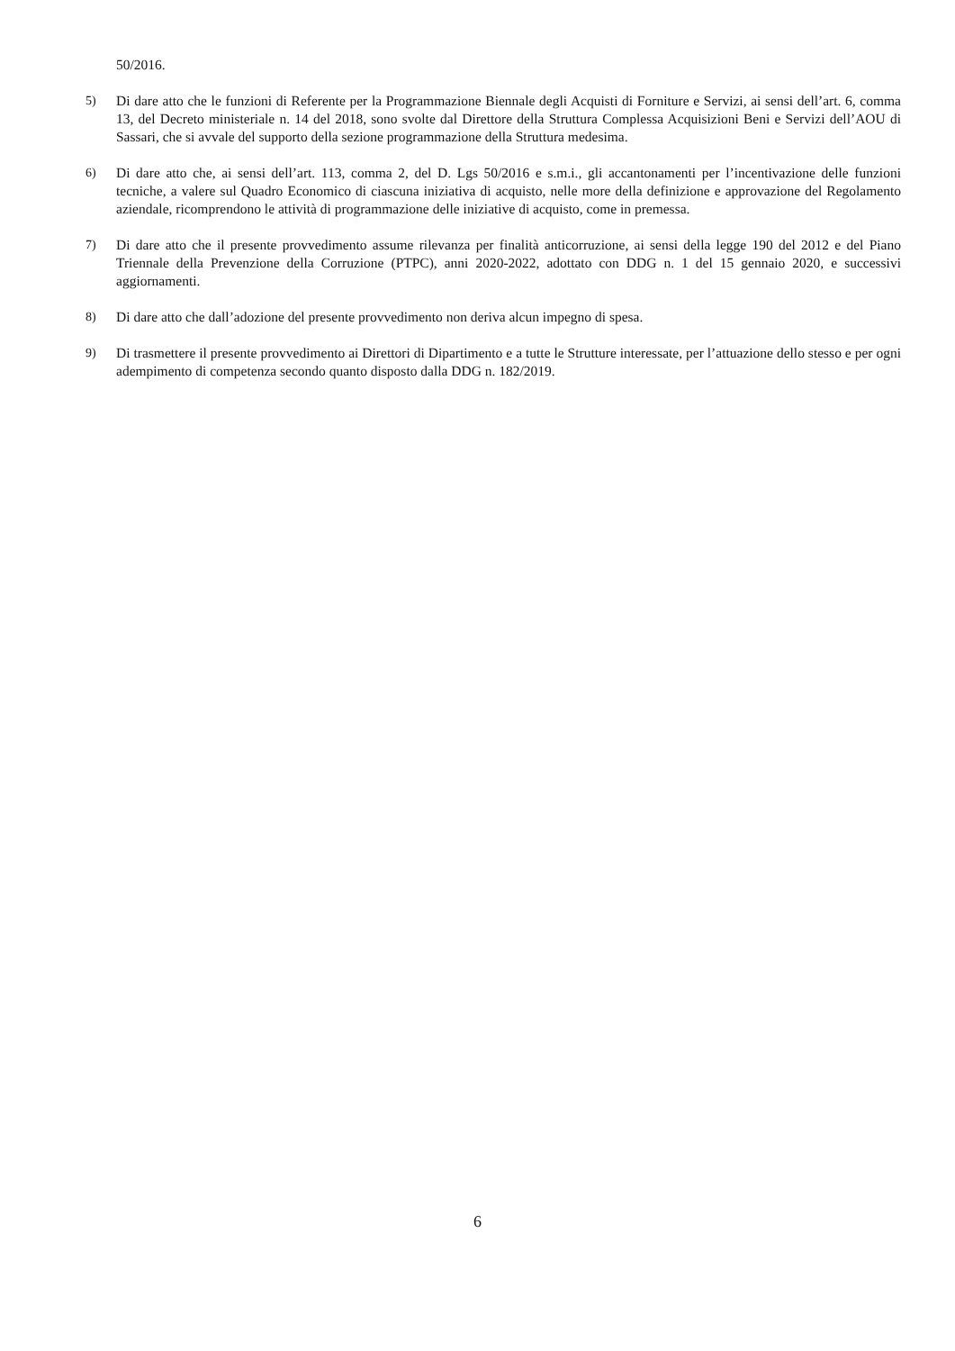50/2016.
5) Di dare atto che le funzioni di Referente per la Programmazione Biennale degli Acquisti di Forniture e Servizi, ai sensi dell’art. 6, comma 13, del Decreto ministeriale n. 14 del 2018, sono svolte dal Direttore della Struttura Complessa Acquisizioni Beni e Servizi dell’AOU di Sassari, che si avvale del supporto della sezione programmazione della Struttura medesima.
6) Di dare atto che, ai sensi dell’art. 113, comma 2, del D. Lgs 50/2016 e s.m.i., gli accantonamenti per l’incentivazione delle funzioni tecniche, a valere sul Quadro Economico di ciascuna iniziativa di acquisto, nelle more della definizione e approvazione del Regolamento aziendale, ricomprendono le attività di programmazione delle iniziative di acquisto, come in premessa.
7) Di dare atto che il presente provvedimento assume rilevanza per finalità anticorruzione, ai sensi della legge 190 del 2012 e del Piano Triennale della Prevenzione della Corruzione (PTPC), anni 2020-2022, adottato con DDG n. 1 del 15 gennaio 2020, e successivi aggiornamenti.
8) Di dare atto che dall’adozione del presente provvedimento non deriva alcun impegno di spesa.
9) Di trasmettere il presente provvedimento ai Direttori di Dipartimento e a tutte le Strutture interessate, per l’attuazione dello stesso e per ogni adempimento di competenza secondo quanto disposto dalla DDG n. 182/2019.
6